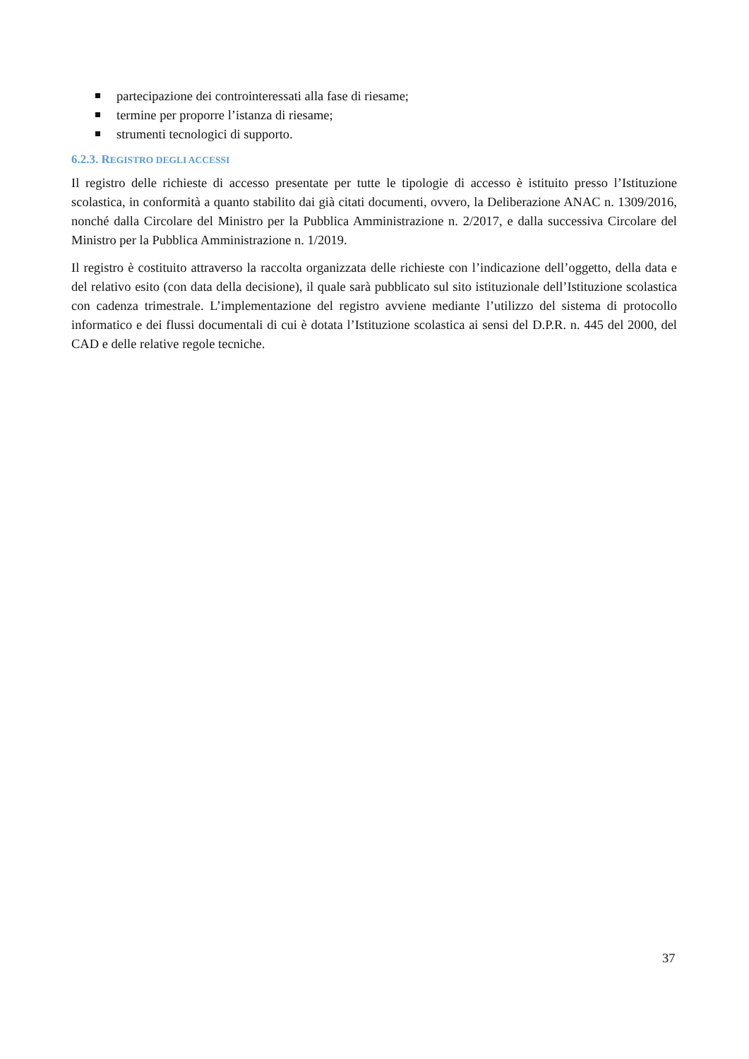partecipazione dei controinteressati alla fase di riesame;
termine per proporre l’istanza di riesame;
strumenti tecnologici di supporto.
6.2.3. REGISTRO DEGLI ACCESSI
Il registro delle richieste di accesso presentate per tutte le tipologie di accesso è istituito presso l’Istituzione scolastica, in conformità a quanto stabilito dai già citati documenti, ovvero, la Deliberazione ANAC n. 1309/2016, nonché dalla Circolare del Ministro per la Pubblica Amministrazione n. 2/2017, e dalla successiva Circolare del Ministro per la Pubblica Amministrazione n. 1/2019.
Il registro è costituito attraverso la raccolta organizzata delle richieste con l’indicazione dell’oggetto, della data e del relativo esito (con data della decisione), il quale sarà pubblicato sul sito istituzionale dell’Istituzione scolastica con cadenza trimestrale. L’implementazione del registro avviene mediante l’utilizzo del sistema di protocollo informatico e dei flussi documentali di cui è dotata l’Istituzione scolastica ai sensi del D.P.R. n. 445 del 2000, del CAD e delle relative regole tecniche.
37